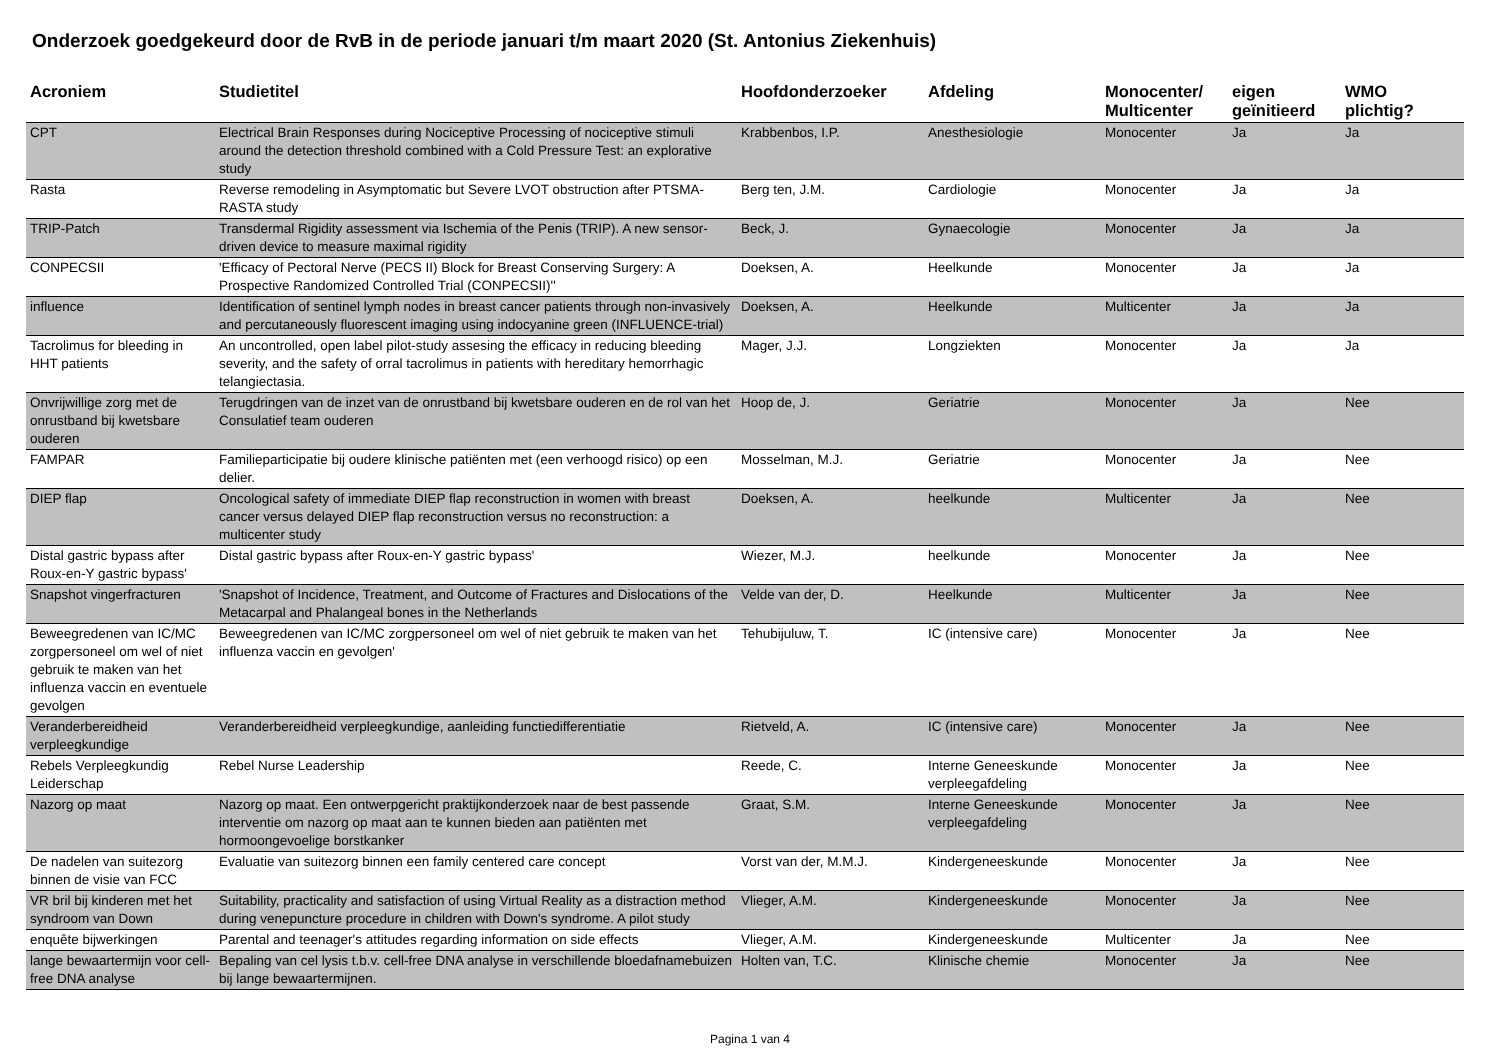Onderzoek goedgekeurd door de RvB in de periode januari t/m maart 2020 (St. Antonius Ziekenhuis)
| Acroniem | Studietitel | Hoofdonderzoeker | Afdeling | Monocenter/ Multicenter | eigen geïnitieerd | WMO plichtig? |
| --- | --- | --- | --- | --- | --- | --- |
| CPT | Electrical Brain Responses during Nociceptive Processing of nociceptive stimuli around the detection threshold combined with a Cold Pressure Test: an explorative study | Krabbenbos, I.P. | Anesthesiologie | Monocenter | Ja | Ja |
| Rasta | Reverse remodeling in Asymptomatic but Severe LVOT obstruction after PTSMA-RASTA study | Berg ten, J.M. | Cardiologie | Monocenter | Ja | Ja |
| TRIP-Patch | Transdermal Rigidity assessment via Ischemia of the Penis (TRIP). A new sensor-driven device to measure maximal rigidity | Beck, J. | Gynaecologie | Monocenter | Ja | Ja |
| CONPECSII | 'Efficacy of Pectoral Nerve (PECS II) Block for Breast Conserving Surgery: A Prospective Randomized Controlled Trial (CONPECSII)'' | Doeksen, A. | Heelkunde | Monocenter | Ja | Ja |
| influence | Identification of sentinel lymph nodes in breast cancer patients through non-invasively and percutaneously fluorescent imaging using indocyanine green (INFLUENCE-trial) | Doeksen, A. | Heelkunde | Multicenter | Ja | Ja |
| Tacrolimus for bleeding in HHT patients | An uncontrolled, open label pilot-study assesing the efficacy in reducing bleeding severity, and the safety of orral tacrolimus in patients with hereditary hemorrhagic telangiectasia. | Mager, J.J. | Longziekten | Monocenter | Ja | Ja |
| Onvrijwillige zorg met de onrustband bij kwetsbare ouderen | Terugdringen van de inzet van de onrustband bij kwetsbare ouderen en de rol van het Consulatief team ouderen | Hoop de, J. | Geriatrie | Monocenter | Ja | Nee |
| FAMPAR | Familieparticipatie bij oudere klinische patiënten met (een verhoogd risico) op een delier. | Mosselman, M.J. | Geriatrie | Monocenter | Ja | Nee |
| DIEP flap | Oncological safety of immediate DIEP flap reconstruction in women with breast cancer versus delayed DIEP flap reconstruction versus no reconstruction: a multicenter study | Doeksen, A. | heelkunde | Multicenter | Ja | Nee |
| Distal gastric bypass after Roux-en-Y gastric bypass' | Distal gastric bypass after Roux-en-Y gastric bypass' | Wiezer, M.J. | heelkunde | Monocenter | Ja | Nee |
| Snapshot vingerfracturen | 'Snapshot of Incidence, Treatment, and Outcome of Fractures and Dislocations of the Metacarpal and Phalangeal bones in the Netherlands | Velde van der, D. | Heelkunde | Multicenter | Ja | Nee |
| Beweegredenen van IC/MC zorgpersoneel om wel of niet gebruik te maken van het influenza vaccin en eventuele gevolgen | Beweegredenen van IC/MC zorgpersoneel om wel of niet gebruik te maken van het influenza vaccin en gevolgen' | Tehubijuluw, T. | IC (intensive care) | Monocenter | Ja | Nee |
| Veranderbereidheid verpleegkundige | Veranderbereidheid verpleegkundige, aanleiding functiedifferentiatie | Rietveld, A. | IC (intensive care) | Monocenter | Ja | Nee |
| Rebels Verpleegkundig Leiderschap | Rebel Nurse Leadership | Reede, C. | Interne Geneeskunde verpleegafdeling | Monocenter | Ja | Nee |
| Nazorg op maat | Nazorg op maat. Een ontwerpgericht praktijkonderzoek naar de best passende interventie om nazorg op maat aan te kunnen bieden aan patiënten met hormoongevoelige borstkanker | Graat, S.M. | Interne Geneeskunde verpleegafdeling | Monocenter | Ja | Nee |
| De nadelen van suitezorg binnen de visie van FCC | Evaluatie van suitezorg binnen een family centered care concept | Vorst van der, M.M.J. | Kindergeneeskunde | Monocenter | Ja | Nee |
| VR bril bij kinderen met het syndroom van Down | Suitability, practicality and satisfaction of using Virtual Reality as a distraction method during venepuncture procedure in children with Down's syndrome. A pilot study | Vlieger, A.M. | Kindergeneeskunde | Monocenter | Ja | Nee |
| enquête bijwerkingen | Parental and teenager's attitudes regarding information on side effects | Vlieger, A.M. | Kindergeneeskunde | Multicenter | Ja | Nee |
| lange bewaartermijn voor cell-free DNA analyse | Bepaling van cel lysis t.b.v. cell-free DNA analyse in verschillende bloedafnamebuizen bij lange bewaartermijnen. | Holten van, T.C. | Klinische chemie | Monocenter | Ja | Nee |
Pagina 1 van 4